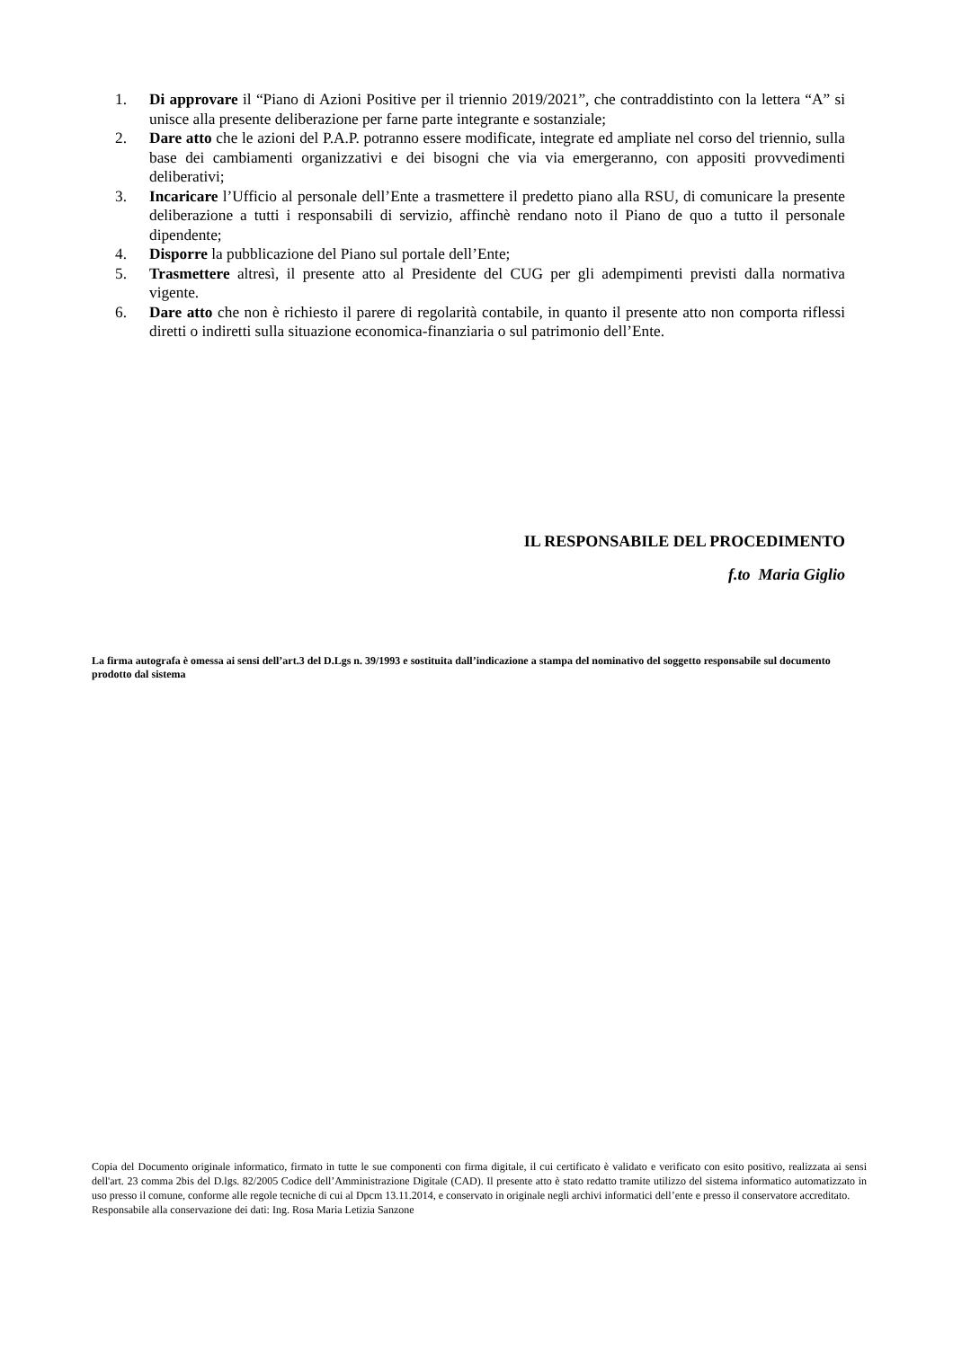1. Di approvare il “Piano di Azioni Positive per il triennio 2019/2021”, che contraddistinto con la lettera “A” si unisce alla presente deliberazione per farne parte integrante e sostanziale;
2. Dare atto che le azioni del P.A.P. potranno essere modificate, integrate ed ampliate nel corso del triennio, sulla base dei cambiamenti organizzativi e dei bisogni che via via emergeranno, con appositi provvedimenti deliberativi;
3. Incaricare l’Ufficio al personale dell’Ente a trasmettere il predetto piano alla RSU, di comunicare la presente deliberazione a tutti i responsabili di servizio, affinchè rendano noto il Piano de quo a tutto il personale dipendente;
4. Disporre la pubblicazione del Piano sul portale dell’Ente;
5. Trasmettere altresì, il presente atto al Presidente del CUG per gli adempimenti previsti dalla normativa vigente.
6. Dare atto che non è richiesto il parere di regolarità contabile, in quanto il presente atto non comporta riflessi diretti o indiretti sulla situazione economica-finanziaria o sul patrimonio dell’Ente.
IL RESPONSABILE DEL PROCEDIMENTO
f.to Maria Giglio
La firma autografa è omessa ai sensi dell’art.3 del D.Lgs n. 39/1993 e sostituita dall’indicazione a stampa del nominativo del soggetto responsabile sul documento prodotto dal sistema
Copia del Documento originale informatico, firmato in tutte le sue componenti con firma digitale, il cui certificato è validato e verificato con esito positivo, realizzata ai sensi dell'art. 23 comma 2bis del D.lgs. 82/2005 Codice dell’Amministrazione Digitale (CAD). Il presente atto è stato redatto tramite utilizzo del sistema informatico automatizzato in uso presso il comune, conforme alle regole tecniche di cui al Dpcm 13.11.2014, e conservato in originale negli archivi informatici dell’ente e presso il conservatore accreditato.
Responsabile alla conservazione dei dati: Ing. Rosa Maria Letizia Sanzone